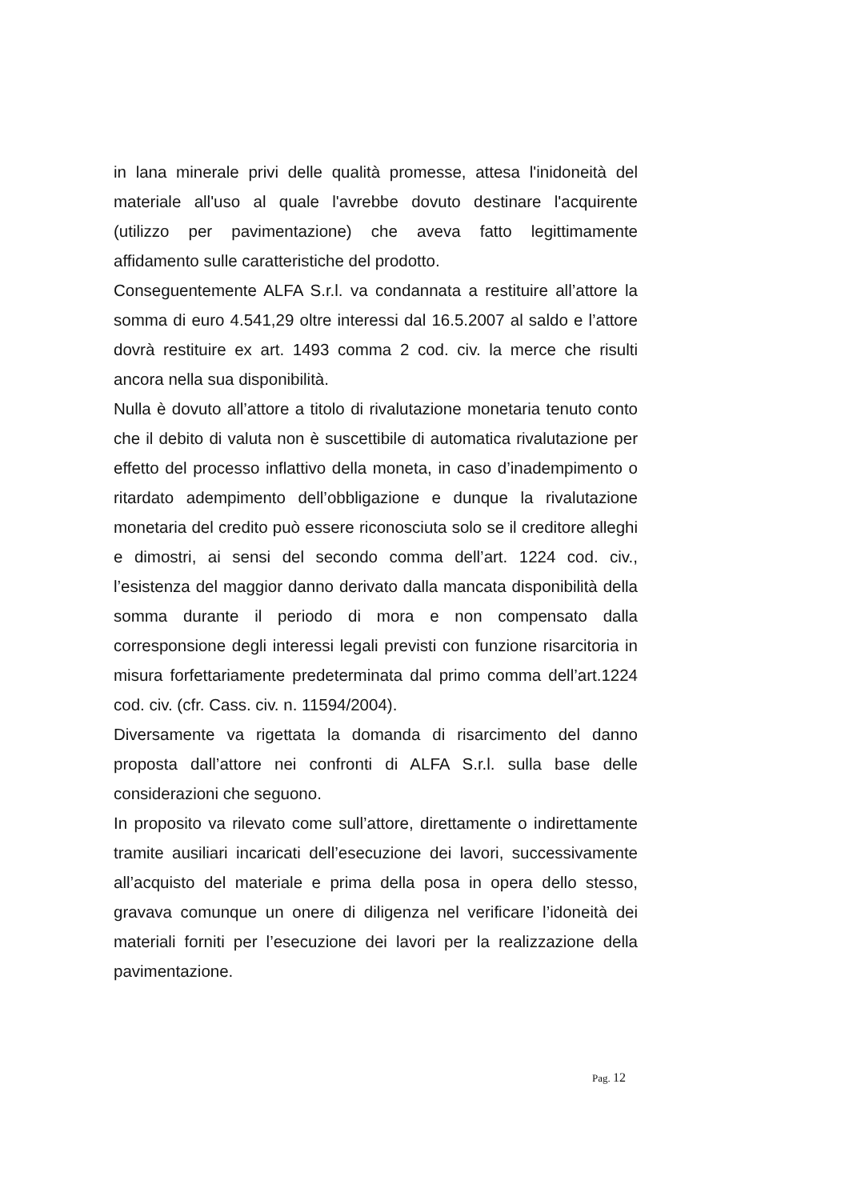in lana minerale privi delle qualità promesse, attesa l'inidoneità del materiale all'uso al quale l'avrebbe dovuto destinare l'acquirente (utilizzo per pavimentazione) che aveva fatto legittimamente affidamento sulle caratteristiche del prodotto.
Conseguentemente ALFA S.r.l. va condannata a restituire all’attore la somma di euro 4.541,29 oltre interessi dal 16.5.2007 al saldo e l’attore dovrà restituire ex art. 1493 comma 2 cod. civ. la merce che risulti ancora nella sua disponibilità.
Nulla è dovuto all’attore a titolo di rivalutazione monetaria tenuto conto che il debito di valuta non è suscettibile di automatica rivalutazione per effetto del processo inflattivo della moneta, in caso d’inadempimento o ritardato adempimento dell’obbligazione e dunque la rivalutazione monetaria del credito può essere riconosciuta solo se il creditore alleghi e dimostri, ai sensi del secondo comma dell’art. 1224 cod. civ., l’esistenza del maggior danno derivato dalla mancata disponibilità della somma durante il periodo di mora e non compensato dalla corresponsione degli interessi legali previsti con funzione risarcitoria in misura forfettariamente predeterminata dal primo comma dell’art.1224 cod. civ. (cfr. Cass. civ. n. 11594/2004).
Diversamente va rigettata la domanda di risarcimento del danno proposta dall’attore nei confronti di ALFA S.r.l. sulla base delle considerazioni che seguono.
In proposito va rilevato come sull’attore, direttamente o indirettamente tramite ausiliari incaricati dell’esecuzione dei lavori, successivamente all’acquisto del materiale e prima della posa in opera dello stesso, gravava comunque un onere di diligenza nel verificare l’idoneità dei materiali forniti per l’esecuzione dei lavori per la realizzazione della pavimentazione.
Pag. 12